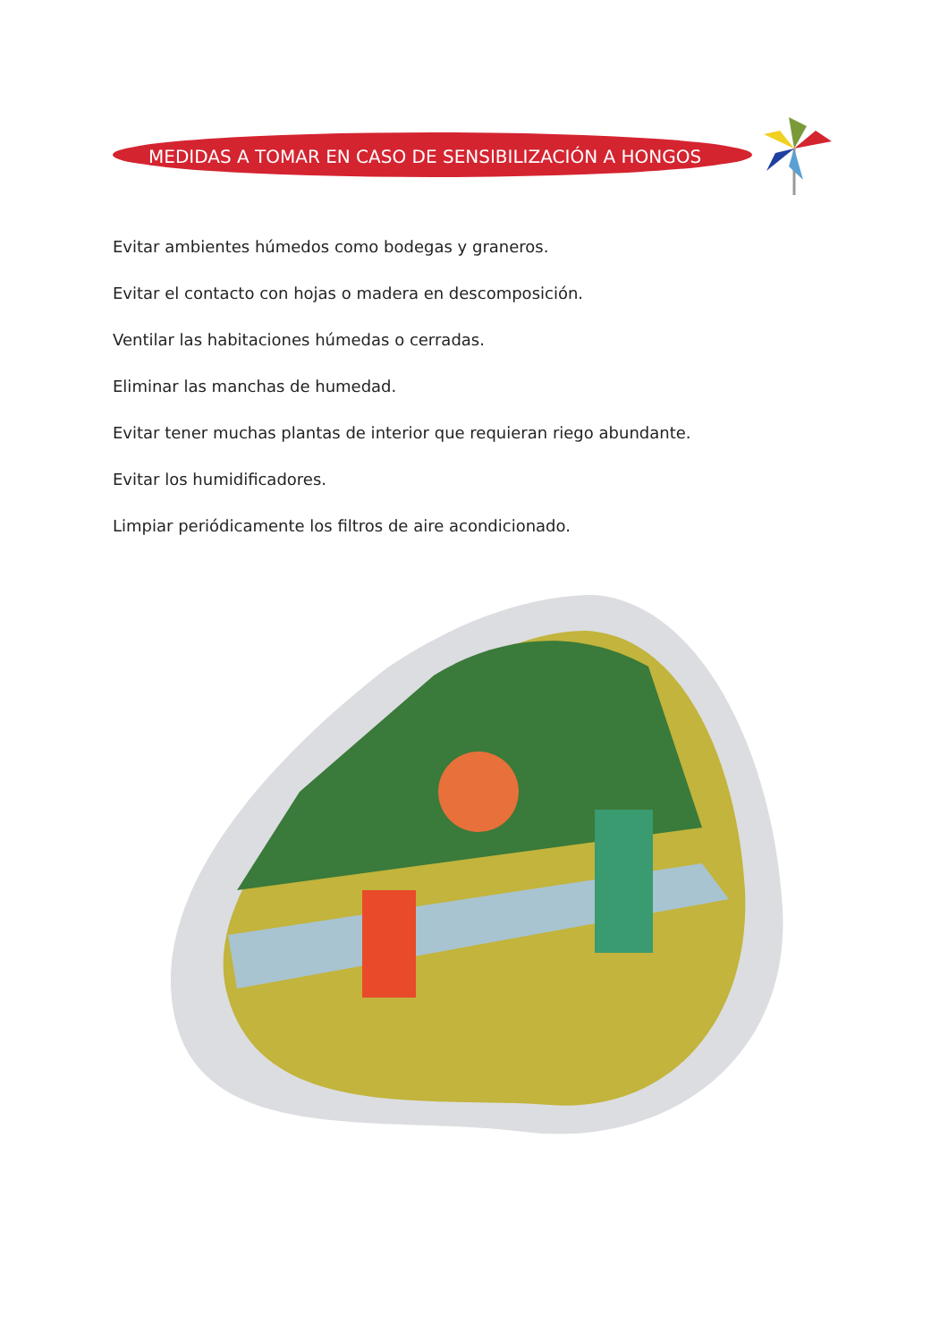MEDIDAS A TOMAR EN CASO DE SENSIBILIZACIÓN A HONGOS
Evitar ambientes húmedos como bodegas y graneros.
Evitar el contacto con hojas o madera en descomposición.
Ventilar las habitaciones húmedas o cerradas.
Eliminar las manchas de humedad.
Evitar tener muchas plantas de interior que requieran riego abundante.
Evitar los humidificadores.
Limpiar periódicamente los filtros de aire acondicionado.